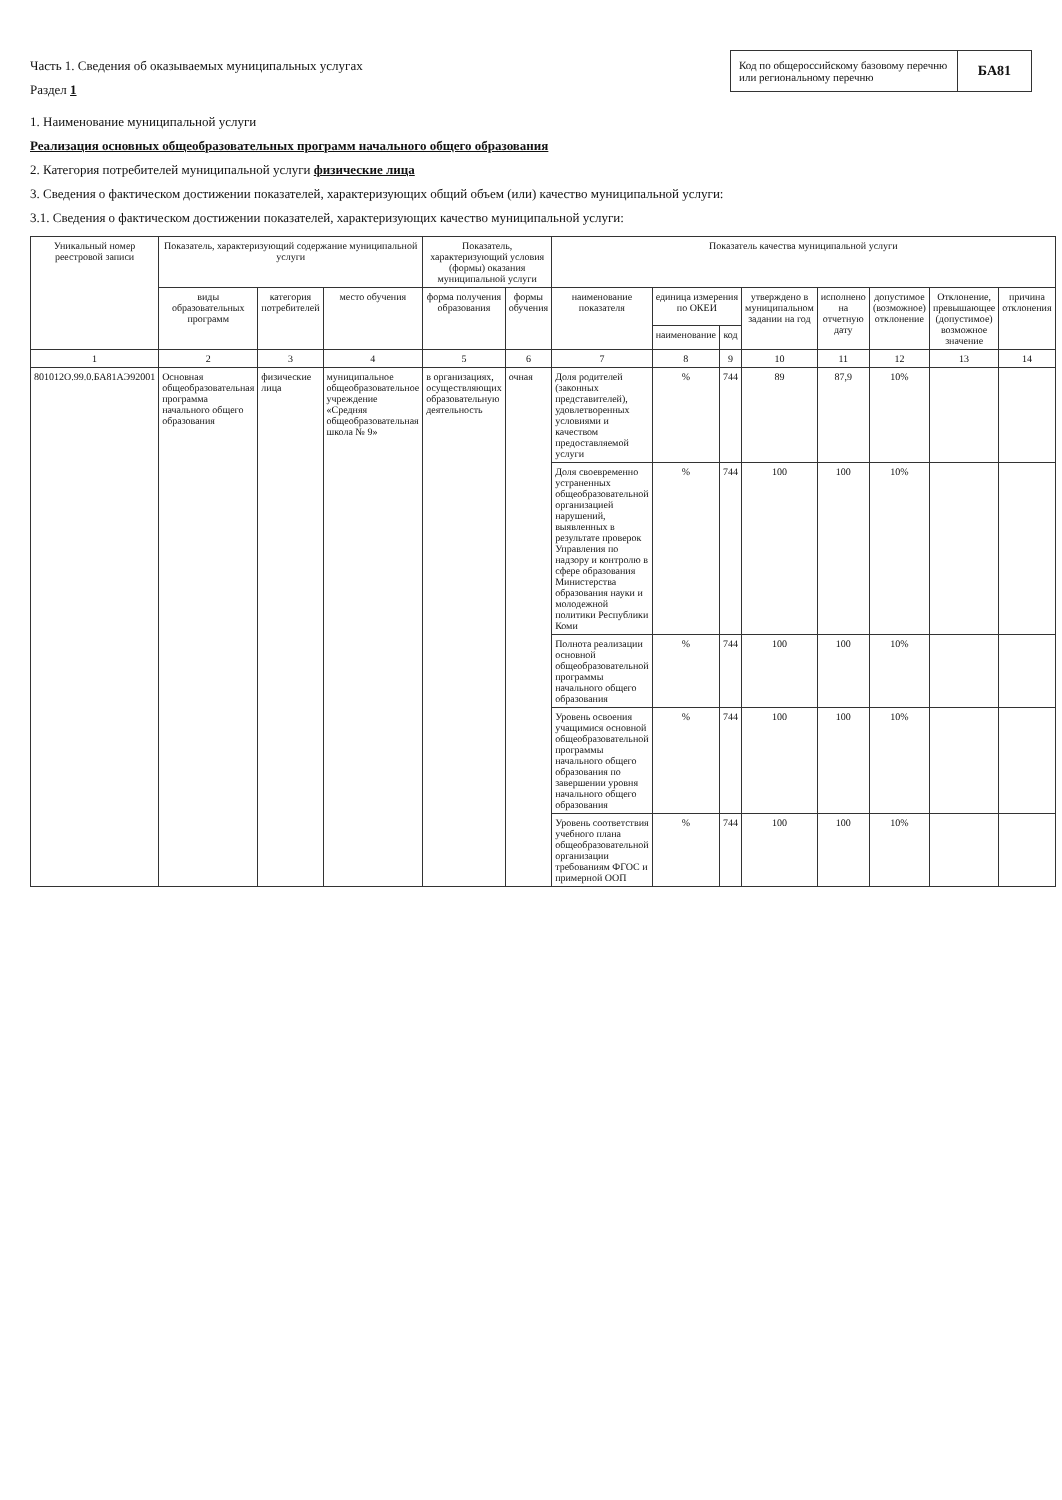Часть 1. Сведения об оказываемых муниципальных услугах
Раздел 1
Код по общероссийскому базовому перечню или региональному перечню
БА81
1. Наименование муниципальной услуги
Реализация основных общеобразовательных программ начального общего образования
2. Категория потребителей муниципальной услуги физические лица
3. Сведения о фактическом достижении показателей, характеризующих общий объем (или) качество муниципальной услуги:
3.1. Сведения о фактическом достижении показателей, характеризующих качество муниципальной услуги:
| Уникальный номер реестровой записи | Показатель, характеризующий содержание муниципальной услуги | | | Показатель, характеризующий условия (формы) оказания муниципальной услуги | | Показатель качества муниципальной услуги | | | | | | | |
| --- | --- | --- | --- | --- | --- | --- | --- | --- | --- | --- | --- | --- | --- |
| | виды образовательных программ | категория потребителей | место обучения | форма получения образования | формы обучения | наименование показателя | единица измерения по ОКЕИ | | утверждено в муниципальном задании на год | исполнено на отчетную дату | допустимое (возможное) отклонение | Отклонение, превышающее (допустимое) возможное значение | причина отклонения |
| | | | | | | | наименование | код | | | | | |
| 1 | 2 | 3 | 4 | 5 | 6 | 7 | 8 | 9 | 10 | 11 | 12 | 13 | 14 |
| 801012О.99.0.БА81АЭ92001 | Основная общеобразовательная программа начального общего образования | физические лица | муниципальное общеобразовательное учреждение «Средняя общеобразовательная школа № 9» | в организациях, осуществляющих образовательную деятельность | очная | Доля родителей (законных представителей), удовлетворенных условиями и качеством предоставляемой услуги | % | 744 | 89 | 87,9 | 10% | | |
| | | | | | | Доля своевременно устраненных общеобразовательной организацией нарушений, выявленных в результате проверок Управления по надзору и контролю в сфере образования Министерства образования науки и молодежной политики Республики Коми | % | 744 | 100 | 100 | 10% | | |
| | | | | | | Полнота реализации основной общеобразовательной программы начального общего образования | % | 744 | 100 | 100 | 10% | | |
| | | | | | | Уровень освоения учащимися основной общеобразовательной программы начального общего образования по завершении уровня начального общего образования | % | 744 | 100 | 100 | 10% | | |
| | | | | | | Уровень соответствия учебного плана общеобразовательной организации требованиям ФГОС и примерной ООП | % | 744 | 100 | 100 | 10% | | |